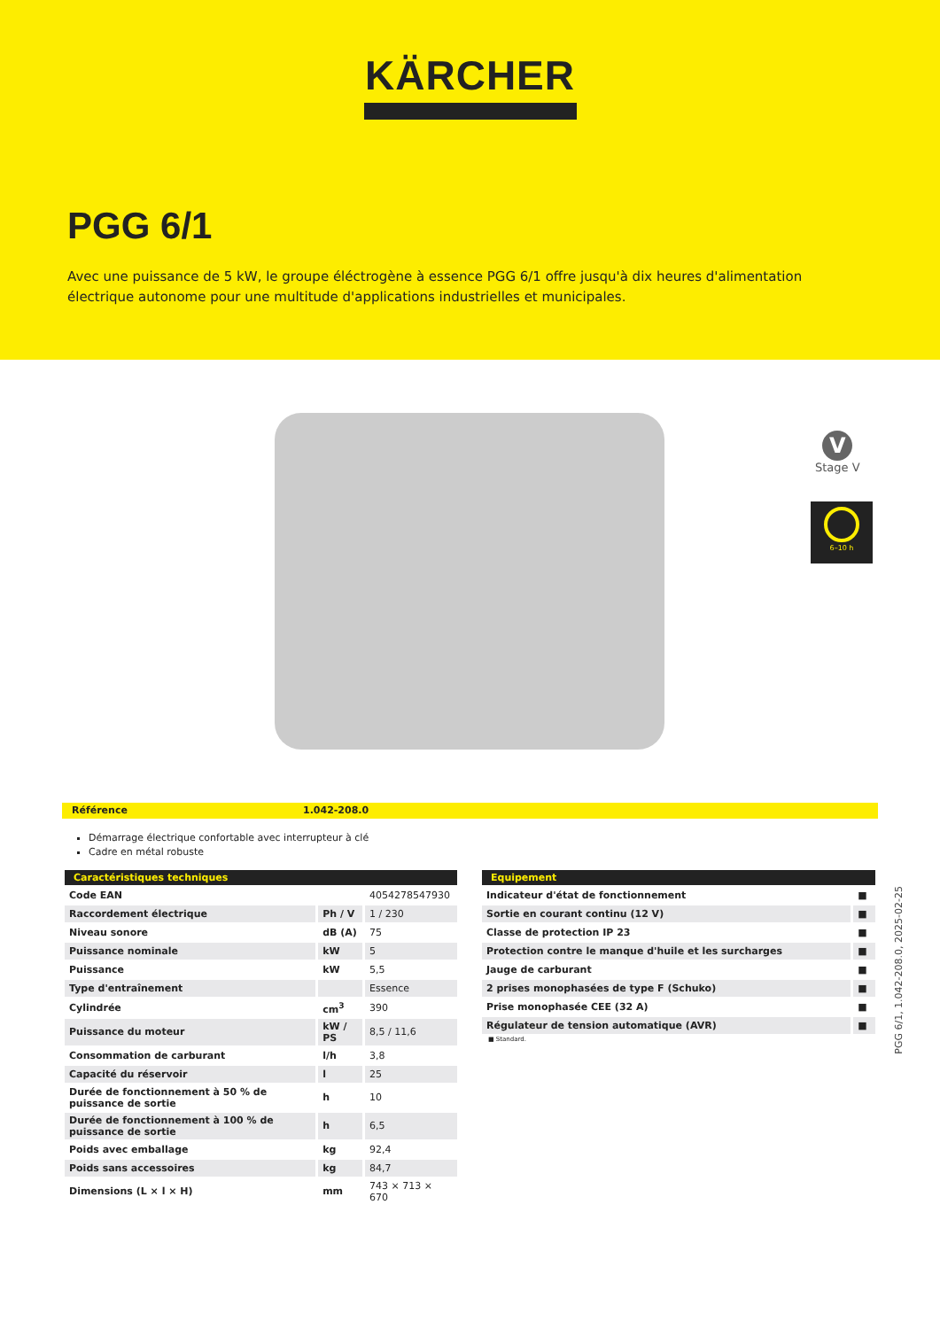KÄRCHER
PGG 6/1
Avec une puissance de 5 kW, le groupe éléctrogène à essence PGG 6/1 offre jusqu'à dix heures d'alimentation électrique autonome pour une multitude d'applications industrielles et municipales.
V
Stage V
6–10 h
Référence 1.042-208.0
Démarrage électrique confortable avec interrupteur à clé
Cadre en métal robuste
| Caractéristiques techniques | | |
| --- | --- | --- |
| Code EAN | | 4054278547930 |
| Raccordement électrique | Ph / V | 1 / 230 |
| Niveau sonore | dB (A) | 75 |
| Puissance nominale | kW | 5 |
| Puissance | kW | 5,5 |
| Type d'entraînement | | Essence |
| Cylindrée | cm<sup>3</sup> | 390 |
| Puissance du moteur | kW / PS | 8,5 / 11,6 |
| Consommation de carburant | l/h | 3,8 |
| Capacité du réservoir | l | 25 |
| Durée de fonctionnement à 50 % de puissance de sortie | h | 10 |
| Durée de fonctionnement à 100 % de puissance de sortie | h | 6,5 |
| Poids avec emballage | kg | 92,4 |
| Poids sans accessoires | kg | 84,7 |
| Dimensions (L × l × H) | mm | 743 × 713 × 670 |
| Equipement | |
| --- | --- |
| Indicateur d'état de fonctionnement | ■ |
| Sortie en courant continu (12 V) | ■ |
| Classe de protection IP 23 | ■ |
| Protection contre le manque d'huile et les surcharges | ■ |
| Jauge de carburant | ■ |
| 2 prises monophasées de type F (Schuko) | ■ |
| Prise monophasée CEE (32 A) | ■ |
| Régulateur de tension automatique (AVR) | ■ |
■ Standard.
PGG 6/1, 1.042-208.0, 2025-02-25